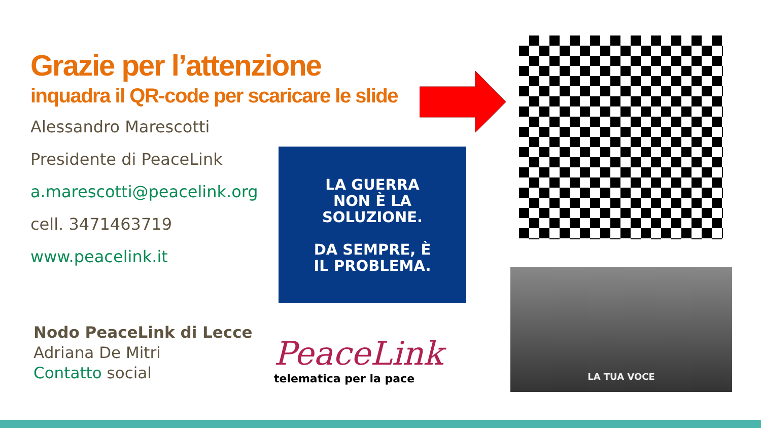Grazie per l’attenzione
inquadra il QR-code per scaricare le slide
Alessandro Marescotti
Presidente di PeaceLink
a.marescotti@peacelink.org
cell. 3471463719
www.peacelink.it
Nodo PeaceLink di Lecce
Adriana De Mitri
Contatto social
LA GUERRA
NON È LA
SOLUZIONE.
DA SEMPRE, È
IL PROBLEMA.
LA TUA VOCE
PeaceLink
telematica per la pace